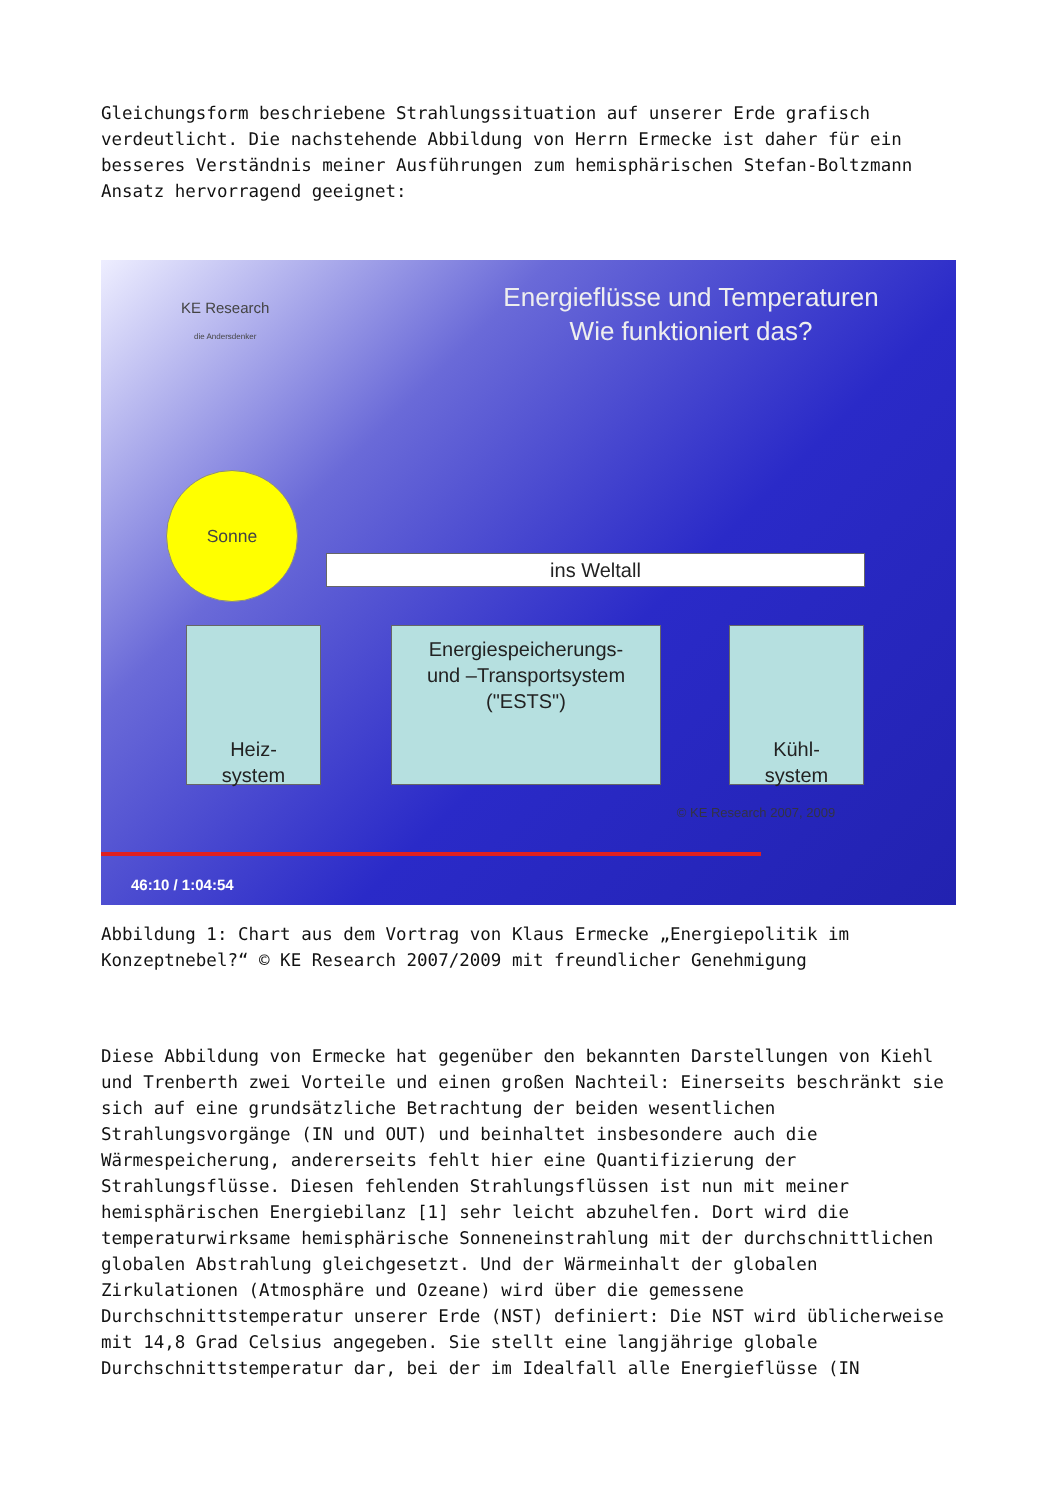Gleichungsform beschriebene Strahlungssituation auf unserer Erde grafisch verdeutlicht. Die nachstehende Abbildung von Herrn Ermecke ist daher für ein besseres Verständnis meiner Ausführungen zum hemisphärischen Stefan-Boltzmann Ansatz hervorragend geeignet:
KE Research
die Andersdenker
Energieflüsse und Temperaturen
Wie funktioniert das?
Sonne
ins Weltall
Heiz-
system
Energiespeicherungs-
und –Transportsystem
("ESTS")
Kühl-
system
© KE Research 2007, 2009
46:10 / 1:04:54
Abbildung 1: Chart aus dem Vortrag von Klaus Ermecke „Energiepolitik im Konzeptnebel?“ © KE Research 2007/2009 mit freundlicher Genehmigung
Diese Abbildung von Ermecke hat gegenüber den bekannten Darstellungen von Kiehl und Trenberth zwei Vorteile und einen großen Nachteil: Einerseits beschränkt sie sich auf eine grundsätzliche Betrachtung der beiden wesentlichen Strahlungsvorgänge (IN und OUT) und beinhaltet insbesondere auch die Wärmespeicherung, andererseits fehlt hier eine Quantifizierung der Strahlungsflüsse. Diesen fehlenden Strahlungsflüssen ist nun mit meiner hemisphärischen Energiebilanz [1] sehr leicht abzuhelfen. Dort wird die temperaturwirksame hemisphärische Sonneneinstrahlung mit der durchschnittlichen globalen Abstrahlung gleichgesetzt. Und der Wärmeinhalt der globalen Zirkulationen (Atmosphäre und Ozeane) wird über die gemessene Durchschnittstemperatur unserer Erde (NST) definiert: Die NST wird üblicherweise mit 14,8 Grad Celsius angegeben. Sie stellt eine langjährige globale Durchschnittstemperatur dar, bei der im Idealfall alle Energieflüsse (IN